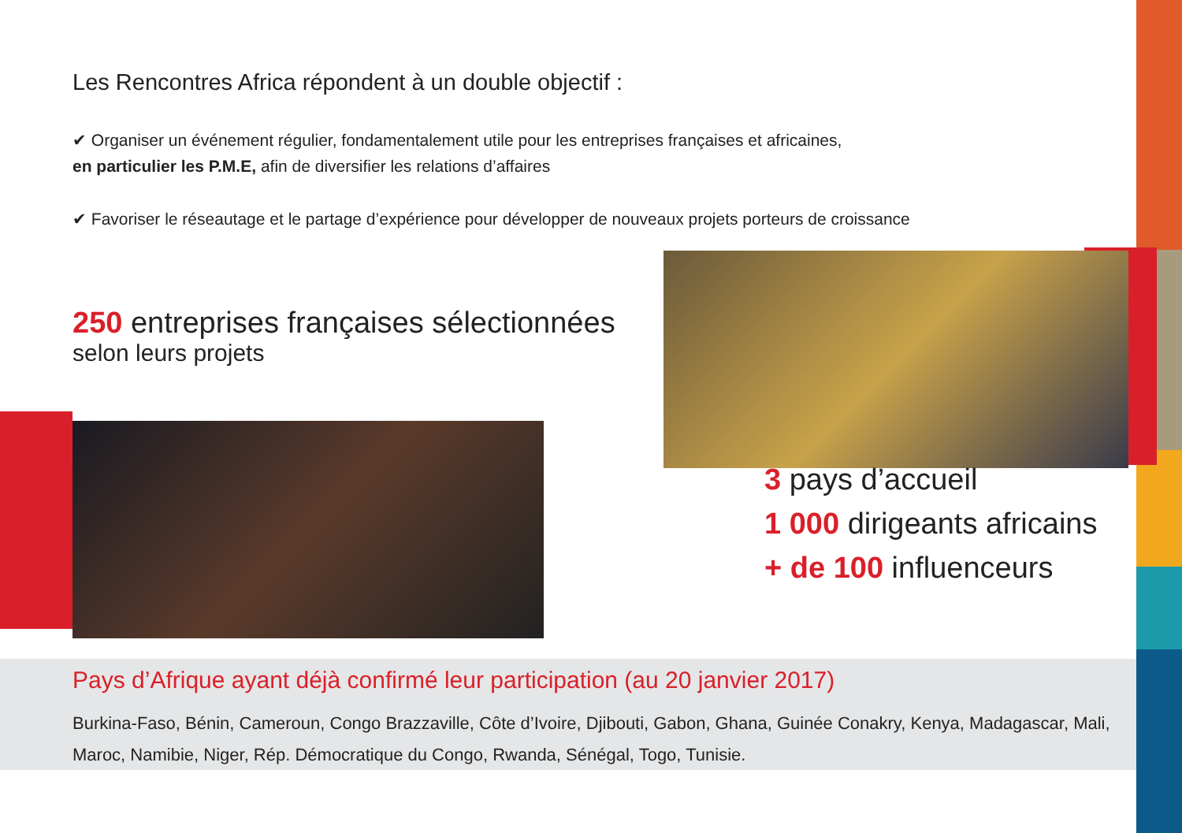Les Rencontres Africa répondent à un double objectif :
✔ Organiser un événement régulier, fondamentalement utile pour les entreprises françaises et africaines,
en particulier les P.M.E, afin de diversifier les relations d’affaires
✔ Favoriser le réseautage et le partage d’expérience pour développer de nouveaux projets porteurs de croissance
250 entreprises françaises sélectionnées
selon leurs projets
3 pays d’accueil
1 000 dirigeants africains
+ de 100 influenceurs
Pays d’Afrique ayant déjà confirmé leur participation (au 20 janvier 2017)
Burkina-Faso, Bénin, Cameroun, Congo Brazzaville, Côte d’Ivoire, Djibouti, Gabon, Ghana, Guinée Conakry, Kenya, Madagascar, Mali, Maroc, Namibie, Niger, Rép. Démocratique du Congo, Rwanda, Sénégal, Togo, Tunisie.